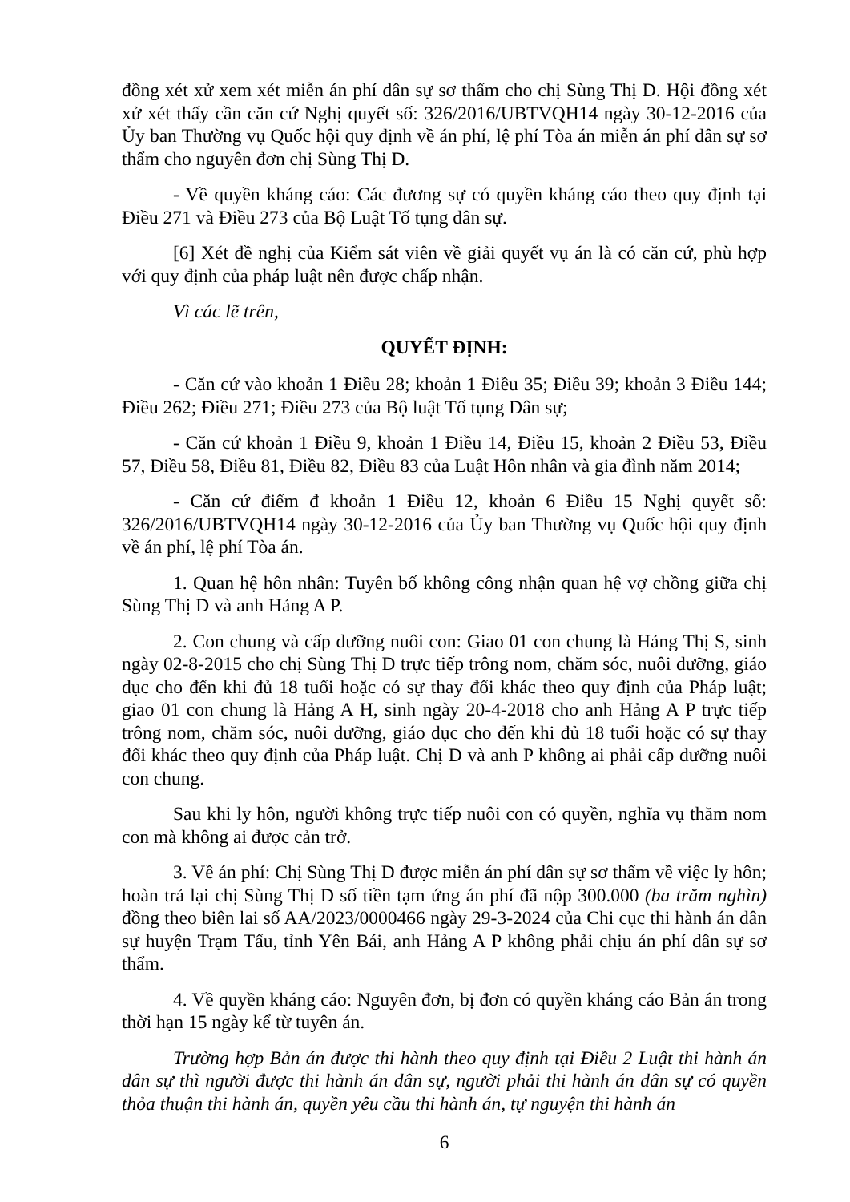đồng xét xử xem xét miễn án phí dân sự sơ thẩm cho chị Sùng Thị D. Hội đồng xét xử xét thấy cần căn cứ Nghị quyết số: 326/2016/UBTVQH14 ngày 30-12-2016 của Ủy ban Thường vụ Quốc hội quy định về án phí, lệ phí Tòa án miễn án phí dân sự sơ thẩm cho nguyên đơn chị Sùng Thị D.
- Về quyền kháng cáo: Các đương sự có quyền kháng cáo theo quy định tại Điều 271 và Điều 273 của Bộ Luật Tố tụng dân sự.
[6] Xét đề nghị của Kiểm sát viên về giải quyết vụ án là có căn cứ, phù hợp với quy định của pháp luật nên được chấp nhận.
Vì các lẽ trên,
QUYẾT ĐỊNH:
- Căn cứ vào khoản 1 Điều 28; khoản 1 Điều 35; Điều 39; khoản 3 Điều 144; Điều 262; Điều 271; Điều 273 của Bộ luật Tố tụng Dân sự;
- Căn cứ khoản 1 Điều 9, khoản 1 Điều 14, Điều 15, khoản 2 Điều 53, Điều 57, Điều 58, Điều 81, Điều 82, Điều 83 của Luật Hôn nhân và gia đình năm 2014;
- Căn cứ điểm đ khoản 1 Điều 12, khoản 6 Điều 15 Nghị quyết số: 326/2016/UBTVQH14 ngày 30-12-2016 của Ủy ban Thường vụ Quốc hội quy định về án phí, lệ phí Tòa án.
1. Quan hệ hôn nhân: Tuyên bố không công nhận quan hệ vợ chồng giữa chị Sùng Thị D và anh Hảng A P.
2. Con chung và cấp dưỡng nuôi con: Giao 01 con chung là Hảng Thị S, sinh ngày 02-8-2015 cho chị Sùng Thị D trực tiếp trông nom, chăm sóc, nuôi dưỡng, giáo dục cho đến khi đủ 18 tuổi hoặc có sự thay đổi khác theo quy định của Pháp luật; giao 01 con chung là Hảng A H, sinh ngày 20-4-2018 cho anh Hảng A P trực tiếp trông nom, chăm sóc, nuôi dưỡng, giáo dục cho đến khi đủ 18 tuổi hoặc có sự thay đổi khác theo quy định của Pháp luật. Chị D và anh P không ai phải cấp dưỡng nuôi con chung.
Sau khi ly hôn, người không trực tiếp nuôi con có quyền, nghĩa vụ thăm nom con mà không ai được cản trở.
3. Về án phí: Chị Sùng Thị D được miễn án phí dân sự sơ thẩm về việc ly hôn; hoàn trả lại chị Sùng Thị D số tiền tạm ứng án phí đã nộp 300.000 (ba trăm nghìn) đồng theo biên lai số AA/2023/0000466 ngày 29-3-2024 của Chi cục thi hành án dân sự huyện Trạm Tấu, tỉnh Yên Bái, anh Hảng A P không phải chịu án phí dân sự sơ thẩm.
4. Về quyền kháng cáo: Nguyên đơn, bị đơn có quyền kháng cáo Bản án trong thời hạn 15 ngày kể từ tuyên án.
Trường hợp Bản án được thi hành theo quy định tại Điều 2 Luật thi hành án dân sự thì người được thi hành án dân sự, người phải thi hành án dân sự có quyền thỏa thuận thi hành án, quyền yêu cầu thi hành án, tự nguyện thi hành án
6